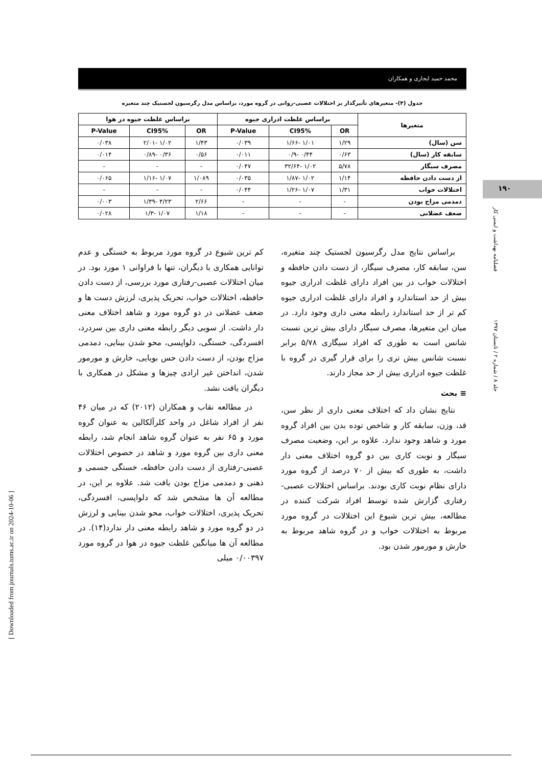محمد حمید ایجازی و همکاران
۱۹۰
فصلنامه بهداشت و ایمنی کار
جلد ۸ / شماره ۲ / تابستان ۱۳۹۷
[ Downloaded from journals.tums.ac.ir on 2024-10-06 ]
جدول (۴)- متغیرهای تأثیرگذار بر اختلالات عصبی-روانی در گروه مورد، براساس مدل رگرسیون لجستیک چند متغیره
| متغیرها | براساس غلظت ادراری جیوه | | | براساس غلظت جیوه در هوا | | |
| --- | --- | --- | --- | --- | --- | --- |
| | OR | CI95% | P-Value | OR | CI95% | P-Value |
| سن (سال) | ۱/۲۹ | ۱/۰۱ -۱/۶۶ | ۰/۰۳۹ | ۱/۴۳ | ۱/۰۲ -۲/۰۱ | ۰/۰۳۸ |
| سابقه کار (سال) | ۰/۶۳ | ۰/۴۴ -۰/۹ | ۰/۰۱۱ | ۰/۵۶ | ۰/۳۶ -۰/۸۹ | ۰/۰۱۴ |
| مصرف سیگار | ۵/۷۸ | ۱/۰۲ -۳۲/۶۴ | ۰/۰۴۷ | - | - | - |
| از دست دادن حافظه | ۱/۱۴ | ۱/۰۲ -۱/۸۷ | ۰/۰۳۵ | ۱/۰۸۹ | ۱/۰۷ -۱/۱۶ | ۰/۰۶۵ |
| اختلالات خواب | ۱/۳۱ | ۱/۰۷ -۱/۲۶ | ۰/۰۴۴ | - | - | - |
| دمدمی مزاج بودن | - | - | - | ۲/۶۶ | ۴/۲۳ -۱/۳۹ | ۰/۰۰۳ |
| ضعف عضلانی | - | - | - | ۱/۱۸ | ۱/۰۷ -۱/۳ | ۰/۰۲۸ |
براساس نتایج مدل رگرسیون لجستیک چند متغیره، سن، سابقه کار، مصرف سیگار، از دست دادن حافظه و اختلالات خواب در بین افراد دارای غلظت ادراری جیوه بیش از حد استاندارد و افراد دارای غلظت ادراری جیوه کم تر از حد استاندارد رابطه معنی داری وجود دارد. در میان این متغیرها، مصرف سیگار دارای بیش ترین نسبت شانس است به طوری که افراد سیگاری ۵/۷۸ برابر نسبت شانس بیش تری را برای قرار گیری در گروه با غلظت جیوه ادراری بیش از حد مجاز دارند.
≡ بحث
نتایج نشان داد که اختلاف معنی داری از نظر سن، قد، وزن، سابقه کار و شاخص توده بدن بین افراد گروه مورد و شاهد وجود ندارد. علاوه بر این، وضعیت مصرف سیگار و نوبت کاری بین دو گروه اختلاف معنی دار داشت، به طوری که بیش از ۷۰ درصد از گروه مورد دارای نظام نوبت کاری بودند. براساس اختلالات عصبی-رفتاری گزارش شده توسط افراد شرکت کننده در مطالعه، بیش ترین شیوع این اختلالات در گروه مورد مربوط به اختلالات خواب و در گروه شاهد مربوط به خارش و مورمور شدن بود.
کم ترین شیوع در گروه مورد مربوط به خستگی و عدم توانایی همکاری با دیگران، تنها با فراوانی ۱ مورد بود. در میان اختلالات عصبی-رفتاری مورد بررسی، از دست دادن حافظه، اختلالات خواب، تحریک پذیری، لرزش دست ها و ضعف عضلانی در دو گروه مورد و شاهد اختلاف معنی دار داشت. از سویی دیگر رابطه معنی داری بین سردرد، افسردگی، خستگی، دلواپسی، محو شدن بینایی، دمدمی مزاج بودن، از دست دادن حس بویایی، خارش و مورمور شدن، انداختن غیر ارادی چیزها و مشکل در همکاری با دیگران یافت نشد.
در مطالعه نقاب و همکاران (۲۰۱۲) که در میان ۴۶ نفر از افراد شاغل در واحد کلرآلکالین به عنوان گروه مورد و ۶۵ نفر به عنوان گروه شاهد انجام شد، رابطه معنی داری بین گروه مورد و شاهد در خصوص اختلالات عصبی-رفتاری از دست دادن حافظه، خستگی جسمی و ذهنی و دمدمی مزاج بودن یافت شد. علاوه بر این، در مطالعه آن ها مشخص شد که دلواپسی، افسردگی، تحریک پذیری، اختلالات خواب، محو شدن بینایی و لرزش در دو گروه مورد و شاهد رابطه معنی دار ندارد(۱۴). در مطالعه آن ها میانگین غلظت جیوه در هوا در گروه مورد ۰/۰۰۳۹۷ میلی